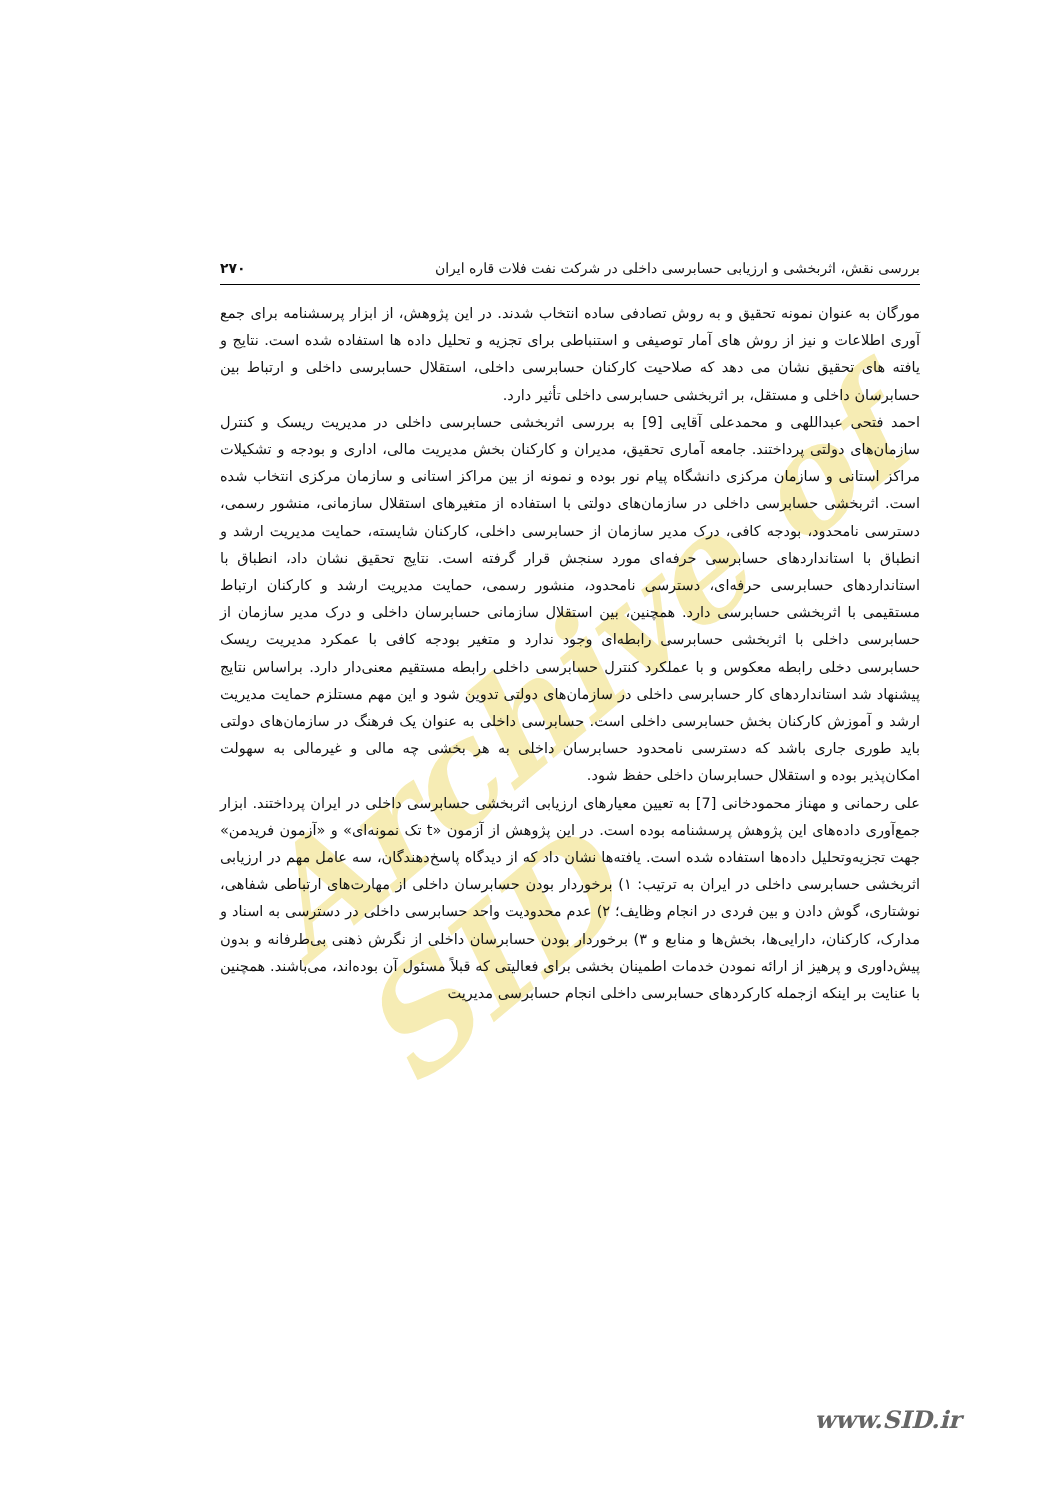Archive of SID
بررسی نقش، اثربخشی و ارزیابی حسابرسی داخلی در شرکت نفت فلات قاره ایران ۲۷۰
مورگان به عنوان نمونه تحقیق و به روش تصادفی ساده انتخاب شدند. در این پژوهش، از ابزار پرسشنامه برای جمع آوری اطلاعات و نیز از روش های آمار توصیفی و استنباطی برای تجزیه و تحلیل داده ها استفاده شده است. نتایج و یافته های تحقیق نشان می دهد که صلاحیت کارکنان حسابرسی داخلی، استقلال حسابرسی داخلی و ارتباط بین حسابرسان داخلی و مستقل، بر اثربخشی حسابرسی داخلی تأثیر دارد.
احمد فتحی عبداللهی و محمدعلی آقایی [9] به بررسی اثربخشی حسابرسی داخلی در مدیریت ریسک و کنترل سازمان‌های دولتی پرداختند. جامعه آماری تحقیق، مدیران و کارکنان بخش مدیریت مالی، اداری و بودجه و تشکیلات مراکز استانی و سازمان مرکزی دانشگاه پیام نور بوده و نمونه از بین مراکز استانی و سازمان مرکزی انتخاب شده است. اثربخشی حسابرسی داخلی در سازمان‌های دولتی با استفاده از متغیرهای استقلال سازمانی، منشور رسمی، دسترسی نامحدود، بودجه کافی، درک مدیر سازمان از حسابرسی داخلی، کارکنان شایسته، حمایت مدیریت ارشد و انطباق با استانداردهای حسابرسی حرفه‌ای مورد سنجش قرار گرفته است. نتایج تحقیق نشان داد، انطباق با استانداردهای حسابرسی حرفه‌ای، دسترسی نامحدود، منشور رسمی، حمایت مدیریت ارشد و کارکنان ارتباط مستقیمی با اثربخشی حسابرسی دارد. همچنین، بین استقلال سازمانی حسابرسان داخلی و درک مدیر سازمان از حسابرسی داخلی با اثربخشی حسابرسی رابطه‌ای وجود ندارد و متغیر بودجه کافی با عمکرد مدیریت ریسک حسابرسی دخلی رابطه معکوس و با عملکرد کنترل حسابرسی داخلی رابطه مستقیم معنی‌دار دارد. براساس نتایج پیشنهاد شد استانداردهای کار حسابرسی داخلی در سازمان‌های دولتی تدوین شود و این مهم مستلزم حمایت مدیریت ارشد و آموزش کارکنان بخش حسابرسی داخلی است. حسابرسی داخلی به عنوان یک فرهنگ در سازمان‌های دولتی باید طوری جاری باشد که دسترسی نامحدود حسابرسان داخلی به هر بخشی چه مالی و غیرمالی به سهولت امکان‌پذیر بوده و استقلال حسابرسان داخلی حفظ شود.
علی رحمانی و مهناز محمودخانی [7] به تعیین معیارهای ارزیابی اثربخشی حسابرسی داخلی در ایران پرداختند. ابزار جمع‌آوری داده‌های این پژوهش پرسشنامه بوده است. در این پژوهش از آزمون «t تک نمونه‌ای» و «آزمون فریدمن» جهت تجزیه‌وتحلیل داده‌ها استفاده شده است. یافته‌ها نشان داد که از دیدگاه پاسخ‌دهندگان، سه عامل مهم در ارزیابی اثربخشی حسابرسی داخلی در ایران به ترتیب: ۱) برخوردار بودن حسابرسان داخلی از مهارت‌های ارتباطی شفاهی، نوشتاری، گوش دادن و بین فردی در انجام وظایف؛ ۲) عدم محدودیت واحد حسابرسی داخلی در دسترسی به اسناد و مدارک، کارکنان، دارایی‌ها، بخش‌ها و منابع و ۳) برخوردار بودن حسابرسان داخلی از نگرش ذهنی بی‌طرفانه و بدون پیش‌داوری و پرهیز از ارائه نمودن خدمات اطمینان بخشی برای فعالیتی که قبلاً مسئول آن بوده‌اند، می‌باشند. همچنین با عنایت بر اینکه ازجمله کارکردهای حسابرسی داخلی انجام حسابرسی مدیریت
www.SID.ir